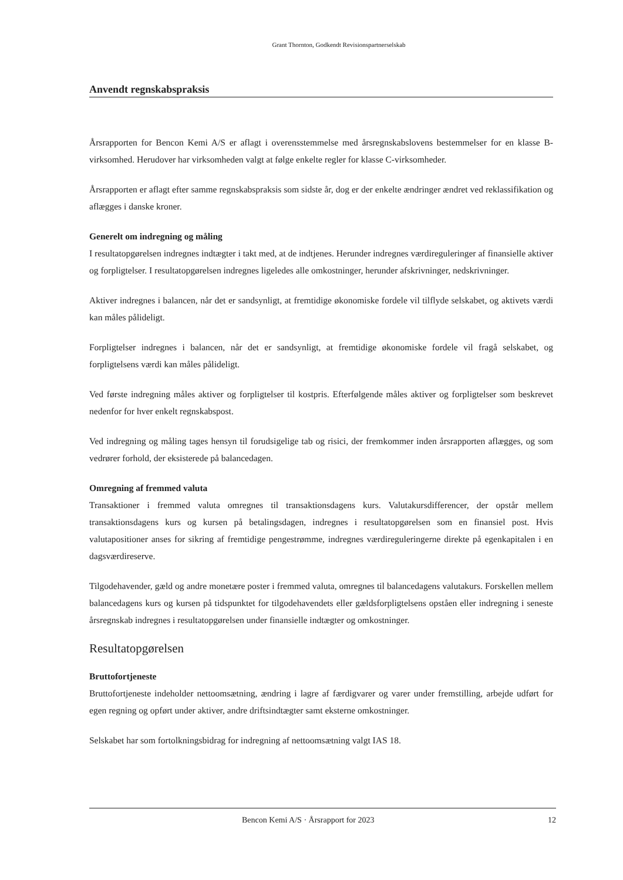Grant Thornton, Godkendt Revisionspartnerselskab
Anvendt regnskabspraksis
Årsrapporten for Bencon Kemi A/S er aflagt i overensstemmelse med årsregnskabslovens bestemmelser for en klasse B-virksomhed. Herudover har virksomheden valgt at følge enkelte regler for klasse C-virksomheder.
Årsrapporten er aflagt efter samme regnskabspraksis som sidste år, dog er der enkelte ændringer ændret ved reklassifikation og aflægges i danske kroner.
Generelt om indregning og måling
I resultatopgørelsen indregnes indtægter i takt med, at de indtjenes. Herunder indregnes værdireguleringer af finansielle aktiver og forpligtelser. I resultatopgørelsen indregnes ligeledes alle omkostninger, herunder afskrivninger, nedskrivninger.
Aktiver indregnes i balancen, når det er sandsynligt, at fremtidige økonomiske fordele vil tilflyde selskabet, og aktivets værdi kan måles pålideligt.
Forpligtelser indregnes i balancen, når det er sandsynligt, at fremtidige økonomiske fordele vil fragå selskabet, og forpligtelsens værdi kan måles pålideligt.
Ved første indregning måles aktiver og forpligtelser til kostpris. Efterfølgende måles aktiver og forpligtelser som beskrevet nedenfor for hver enkelt regnskabspost.
Ved indregning og måling tages hensyn til forudsigelige tab og risici, der fremkommer inden årsrapporten aflægges, og som vedrører forhold, der eksisterede på balancedagen.
Omregning af fremmed valuta
Transaktioner i fremmed valuta omregnes til transaktionsdagens kurs. Valutakursdifferencer, der opstår mellem transaktionsdagens kurs og kursen på betalingsdagen, indregnes i resultatopgørelsen som en finansiel post. Hvis valutapositioner anses for sikring af fremtidige pengestrømme, indregnes værdireguleringerne direkte på egenkapitalen i en dagsværdireserve.
Tilgodehavender, gæld og andre monetære poster i fremmed valuta, omregnes til balancedagens valutakurs. Forskellen mellem balancedagens kurs og kursen på tidspunktet for tilgodehavendets eller gældsforpligtelsens opståen eller indregning i seneste årsregnskab indregnes i resultatopgørelsen under finansielle indtægter og omkostninger.
Resultatopgørelsen
Bruttofortjeneste
Bruttofortjeneste indeholder nettoomsætning, ændring i lagre af færdigvarer og varer under fremstilling, arbejde udført for egen regning og opført under aktiver, andre driftsindtægter samt eksterne omkostninger.
Selskabet har som fortolkningsbidrag for indregning af nettoomsætning valgt IAS 18.
Bencon Kemi A/S · Årsrapport for 2023 12